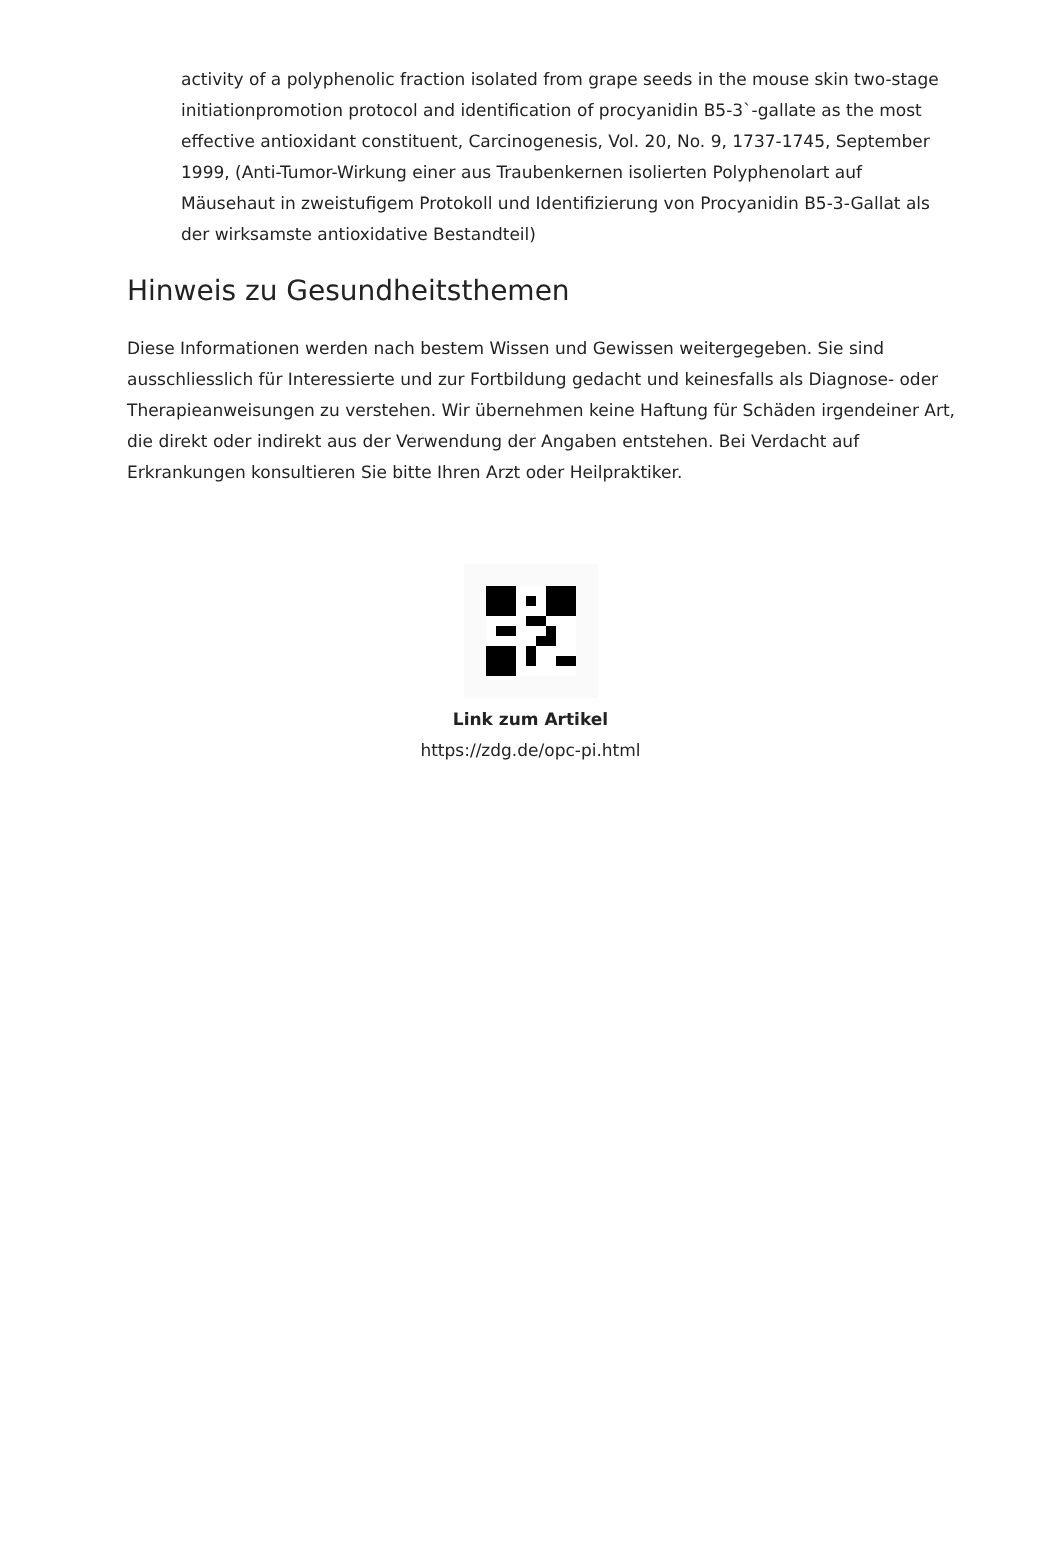activity of a polyphenolic fraction isolated from grape seeds in the mouse skin two-stage initiationpromotion protocol and identification of procyanidin B5-3`-gallate as the most effective antioxidant constituent, Carcinogenesis, Vol. 20, No. 9, 1737-1745, September 1999, (Anti-Tumor-Wirkung einer aus Traubenkernen isolierten Polyphenolart auf Mäusehaut in zweistufigem Protokoll und Identifizierung von Procyanidin B5-3-Gallat als der wirksamste antioxidative Bestandteil)
Hinweis zu Gesundheitsthemen
Diese Informationen werden nach bestem Wissen und Gewissen weitergegeben. Sie sind ausschliesslich für Interessierte und zur Fortbildung gedacht und keinesfalls als Diagnose- oder Therapieanweisungen zu verstehen. Wir übernehmen keine Haftung für Schäden irgendeiner Art, die direkt oder indirekt aus der Verwendung der Angaben entstehen. Bei Verdacht auf Erkrankungen konsultieren Sie bitte Ihren Arzt oder Heilpraktiker.
Link zum Artikel
https://zdg.de/opc-pi.html